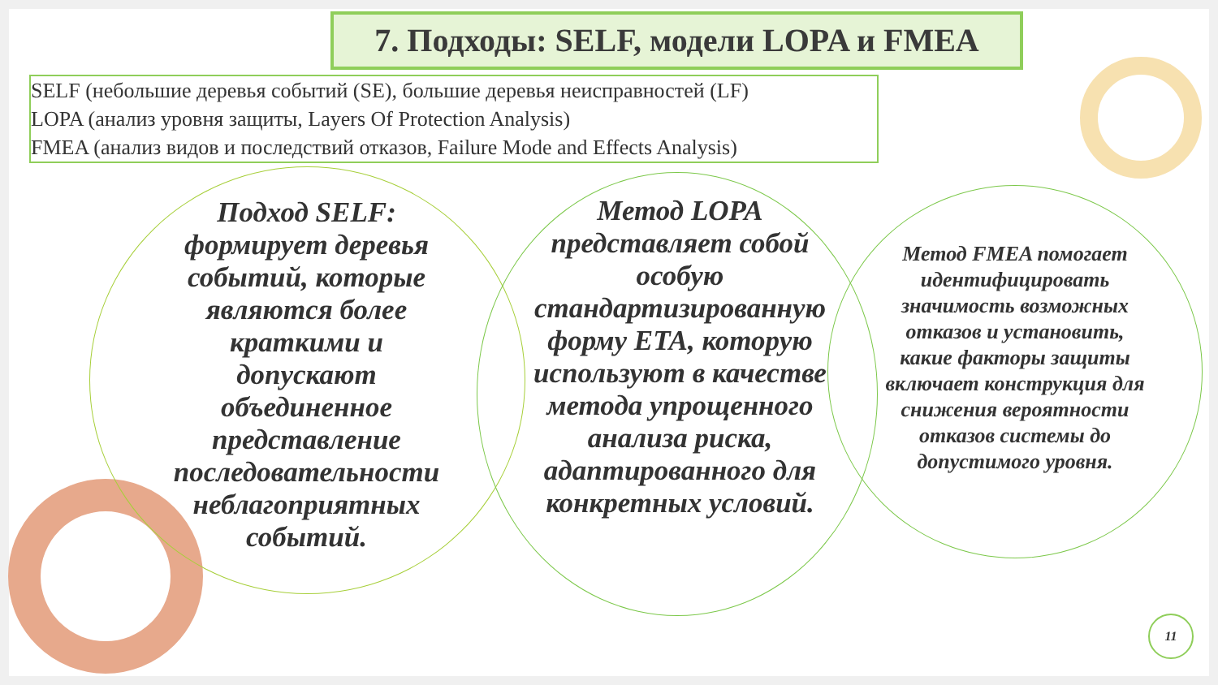7. Подходы: SELF, модели LOPA и FMEA
SELF (небольшие деревья событий (SE), большие деревья неисправностей (LF)
LOPA (анализ уровня защиты, Layers Of Protection Analysis)
FMEA (анализ видов и последствий отказов, Failure Mode and Effects Analysis)
Подход SELF: формирует деревья событий, которые являются более краткими и допускают объединенное представление последовательности неблагоприятных событий.
Метод LOPA представляет собой особую стандартизированную форму ETA, которую используют в качестве метода упрощенного анализа риска, адаптированного для конкретных условий.
Метод FMEA помогает идентифицировать значимость возможных отказов и установить, какие факторы защиты включает конструкция для снижения вероятности отказов системы до допустимого уровня.
11